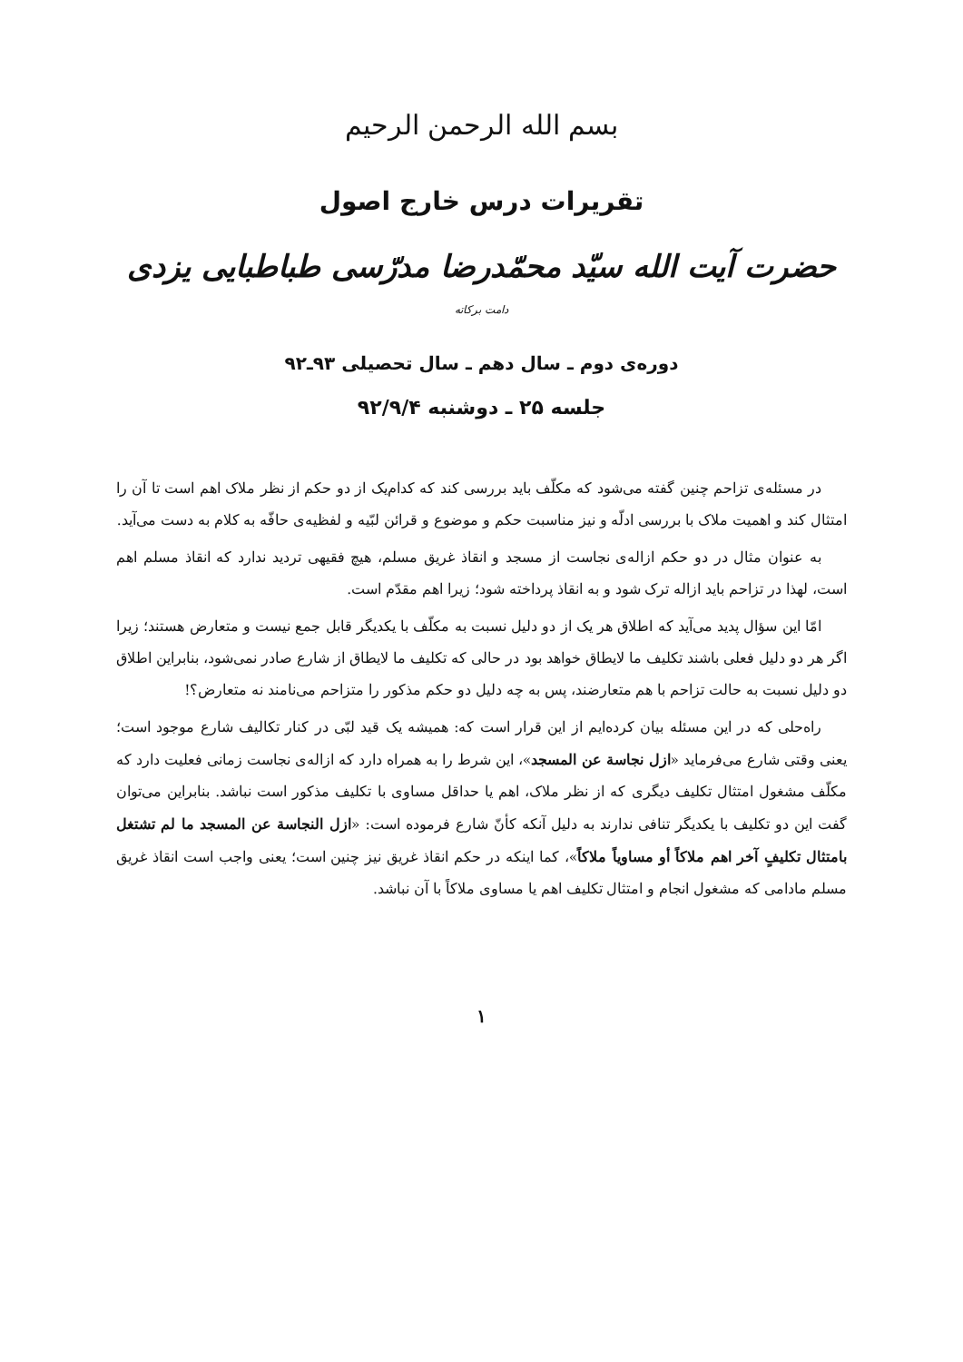بسم الله الرحمن الرحیم
تقریرات درس خارج اصول
حضرت آیت الله سیّد محمّدرضا مدرّسی طباطبایی یزدی دامت برکاته
دوره‌ی دوم ـ سال دهم ـ سال تحصیلی ۹۳ـ۹۲
جلسه ۲۵ ـ دوشنبه ۹۲/۹/۴
در مسئله‌ی تزاحم چنین گفته می‌شود که مکلّف باید بررسی کند که کدام‌یک از دو حکم از نظر ملاک اهم است تا آن را امتثال کند و اهمیت ملاک با بررسی ادلّه و نیز مناسبت حکم و موضوع و قرائن لبّیه و لفظیه‌ی حافّه به کلام به دست می‌آید.
به عنوان مثال در دو حکم ازاله‌ی نجاست از مسجد و انقاذ غریق مسلم، هیچ فقیهی تردید ندارد که انقاذ مسلم اهم است، لهذا در تزاحم باید ازاله ترک شود و به انقاذ پرداخته شود؛ زیرا اهم مقدّم است.
امّا این سؤال پدید می‌آید که اطلاق هر یک از دو دلیل نسبت به مکلّف با یکدیگر قابل جمع نیست و متعارض هستند؛ زیرا اگر هر دو دلیل فعلی باشند تکلیف ما لایطاق خواهد بود در حالی که تکلیف ما لایطاق از شارع صادر نمی‌شود، بنابراین اطلاق دو دلیل نسبت به حالت تزاحم با هم متعارضند، پس به چه دلیل دو حکم مذکور را متزاحم می‌نامند نه متعارض؟!
راه‌حلی که در این مسئله بیان کرده‌ایم از این قرار است که: همیشه یک قید لبّی در کنار تکالیف شارع موجود است؛ یعنی وقتی شارع می‌فرماید «ازل نجاسة عن المسجد»، این شرط را به همراه دارد که ازاله‌ی نجاست زمانی فعلیت دارد که مکلّف مشغول امتثال تکلیف دیگری که از نظر ملاک، اهم یا حداقل مساوی با تکلیف مذکور است نباشد. بنابراین می‌توان گفت این دو تکلیف با یکدیگر تنافی ندارند به دلیل آنکه کأنّ شارع فرموده است: «ازل النجاسة عن المسجد ما لم تشتغل بامتثال تکلیفٍ آخر اهم ملاکاً أو مساویاً ملاکاً»، کما اینکه در حکم انقاذ غریق نیز چنین است؛ یعنی واجب است انقاذ غریق مسلم مادامی که مشغول انجام و امتثال تکلیف اهم یا مساوی ملاکاً با آن نباشد.
۱